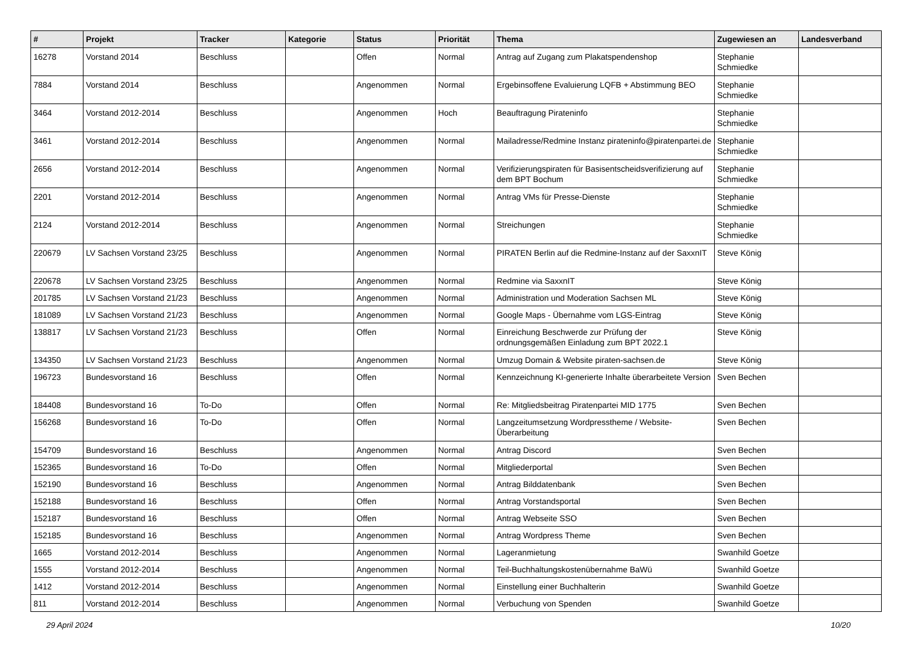| # | Projekt | Tracker | Kategorie | Status | Priorität | Thema | Zugewiesen an | Landesverband |
| --- | --- | --- | --- | --- | --- | --- | --- | --- |
| 16278 | Vorstand 2014 | Beschluss | | Offen | Normal | Antrag auf Zugang zum Plakatspendenshop | Stephanie Schmiedke | |
| 7884 | Vorstand 2014 | Beschluss | | Angenommen | Normal | Ergebinsoffene Evaluierung LQFB + Abstimmung BEO | Stephanie Schmiedke | |
| 3464 | Vorstand 2012-2014 | Beschluss | | Angenommen | Hoch | Beauftragung Pirateninfo | Stephanie Schmiedke | |
| 3461 | Vorstand 2012-2014 | Beschluss | | Angenommen | Normal | Mailadresse/Redmine Instanz pirateninfo@piratenpartei.de | Stephanie Schmiedke | |
| 2656 | Vorstand 2012-2014 | Beschluss | | Angenommen | Normal | Verifizierungspiraten für Basisentscheidsverifizierung auf dem BPT Bochum | Stephanie Schmiedke | |
| 2201 | Vorstand 2012-2014 | Beschluss | | Angenommen | Normal | Antrag VMs für Presse-Dienste | Stephanie Schmiedke | |
| 2124 | Vorstand 2012-2014 | Beschluss | | Angenommen | Normal | Streichungen | Stephanie Schmiedke | |
| 220679 | LV Sachsen Vorstand 23/25 | Beschluss | | Angenommen | Normal | PIRATEN Berlin auf die Redmine-Instanz auf der SaxxnIT | Steve König | |
| 220678 | LV Sachsen Vorstand 23/25 | Beschluss | | Angenommen | Normal | Redmine via SaxxnIT | Steve König | |
| 201785 | LV Sachsen Vorstand 21/23 | Beschluss | | Angenommen | Normal | Administration und Moderation Sachsen ML | Steve König | |
| 181089 | LV Sachsen Vorstand 21/23 | Beschluss | | Angenommen | Normal | Google Maps - Übernahme vom LGS-Eintrag | Steve König | |
| 138817 | LV Sachsen Vorstand 21/23 | Beschluss | | Offen | Normal | Einreichung Beschwerde zur Prüfung der ordnungsgemäßen Einladung zum BPT 2022.1 | Steve König | |
| 134350 | LV Sachsen Vorstand 21/23 | Beschluss | | Angenommen | Normal | Umzug Domain & Website piraten-sachsen.de | Steve König | |
| 196723 | Bundesvorstand 16 | Beschluss | | Offen | Normal | Kennzeichnung KI-generierte Inhalte überarbeitete Version | Sven Bechen | |
| 184408 | Bundesvorstand 16 | To-Do | | Offen | Normal | Re: Mitgliedsbeitrag Piratenpartei MID 1775 | Sven Bechen | |
| 156268 | Bundesvorstand 16 | To-Do | | Offen | Normal | Langzeitumsetzung Wordpresstheme / Website-Überarbeitung | Sven Bechen | |
| 154709 | Bundesvorstand 16 | Beschluss | | Angenommen | Normal | Antrag Discord | Sven Bechen | |
| 152365 | Bundesvorstand 16 | To-Do | | Offen | Normal | Mitgliederportal | Sven Bechen | |
| 152190 | Bundesvorstand 16 | Beschluss | | Angenommen | Normal | Antrag Bilddatenbank | Sven Bechen | |
| 152188 | Bundesvorstand 16 | Beschluss | | Offen | Normal | Antrag Vorstandsportal | Sven Bechen | |
| 152187 | Bundesvorstand 16 | Beschluss | | Offen | Normal | Antrag Webseite SSO | Sven Bechen | |
| 152185 | Bundesvorstand 16 | Beschluss | | Angenommen | Normal | Antrag Wordpress Theme | Sven Bechen | |
| 1665 | Vorstand 2012-2014 | Beschluss | | Angenommen | Normal | Lageranmietung | Swanhild Goetze | |
| 1555 | Vorstand 2012-2014 | Beschluss | | Angenommen | Normal | Teil-Buchhaltungskostenübernahme BaWü | Swanhild Goetze | |
| 1412 | Vorstand 2012-2014 | Beschluss | | Angenommen | Normal | Einstellung einer Buchhalterin | Swanhild Goetze | |
| 811 | Vorstand 2012-2014 | Beschluss | | Angenommen | Normal | Verbuchung von Spenden | Swanhild Goetze | |
29 April 2024 10/20